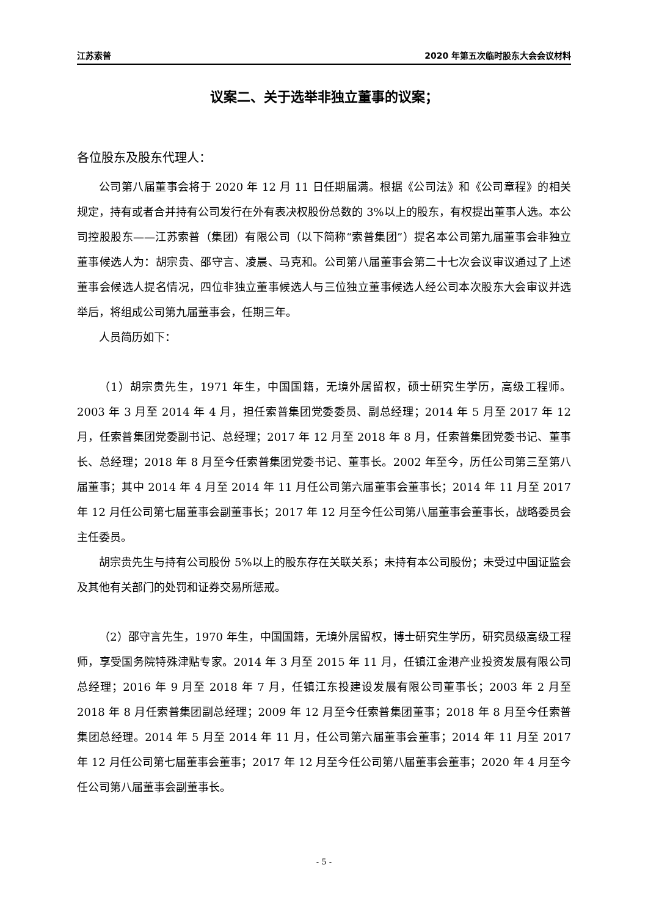江苏索普 2020 年第五次临时股东大会会议材料
议案二、关于选举非独立董事的议案；
各位股东及股东代理人：
公司第八届董事会将于 2020 年 12 月 11 日任期届满。根据《公司法》和《公司章程》的相关规定，持有或者合并持有公司发行在外有表决权股份总数的 3%以上的股东，有权提出董事人选。本公司控股股东——江苏索普（集团）有限公司（以下简称“索普集团”）提名本公司第九届董事会非独立董事候选人为：胡宗贵、邵守言、凌晨、马克和。公司第八届董事会第二十七次会议审议通过了上述董事会候选人提名情况，四位非独立董事候选人与三位独立董事候选人经公司本次股东大会审议并选举后，将组成公司第九届董事会，任期三年。
人员简历如下：
（1）胡宗贵先生，1971 年生，中国国籍，无境外居留权，硕士研究生学历，高级工程师。2003 年 3 月至 2014 年 4 月，担任索普集团党委委员、副总经理；2014 年 5 月至 2017 年 12 月，任索普集团党委副书记、总经理；2017 年 12 月至 2018 年 8 月，任索普集团党委书记、董事长、总经理；2018 年 8 月至今任索普集团党委书记、董事长。2002 年至今，历任公司第三至第八届董事；其中 2014 年 4 月至 2014 年 11 月任公司第六届董事会董事长；2014 年 11 月至 2017 年 12 月任公司第七届董事会副董事长；2017 年 12 月至今任公司第八届董事会董事长，战略委员会主任委员。
胡宗贵先生与持有公司股份 5%以上的股东存在关联关系；未持有本公司股份；未受过中国证监会及其他有关部门的处罚和证券交易所惩戒。
（2）邵守言先生，1970 年生，中国国籍，无境外居留权，博士研究生学历，研究员级高级工程师，享受国务院特殊津贴专家。2014 年 3 月至 2015 年 11 月，任镇江金港产业投资发展有限公司总经理；2016 年 9 月至 2018 年 7 月，任镇江东投建设发展有限公司董事长；2003 年 2 月至 2018 年 8 月任索普集团副总经理；2009 年 12 月至今任索普集团董事；2018 年 8 月至今任索普集团总经理。2014 年 5 月至 2014 年 11 月，任公司第六届董事会董事；2014 年 11 月至 2017 年 12 月任公司第七届董事会董事；2017 年 12 月至今任公司第八届董事会董事；2020 年 4 月至今任公司第八届董事会副董事长。
- 5 -